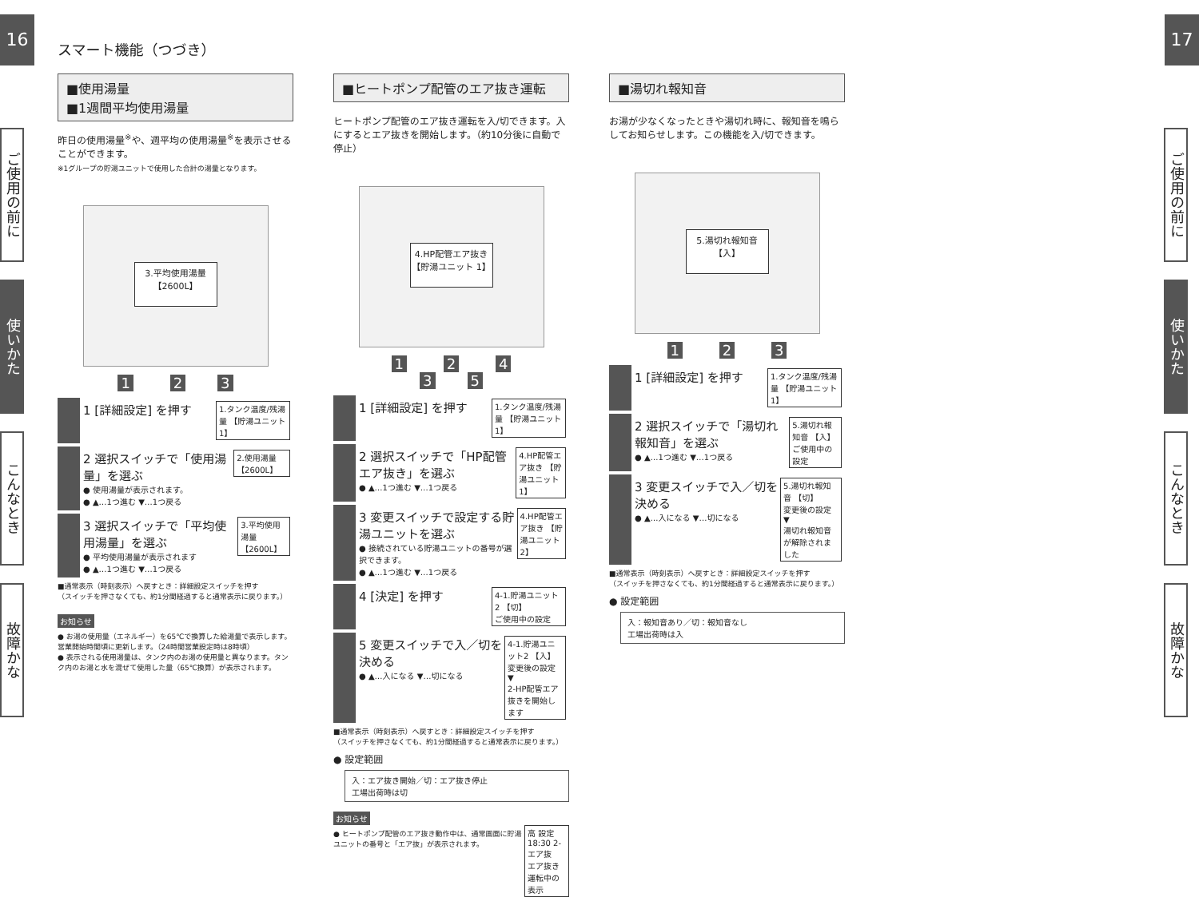16 17
ご使用の前に
使いかた
こんなとき
故障かな
ご使用の前に
使いかた
こんなとき
故障かな
スマート機能（つづき）
■使用湯量
■1週間平均使用湯量
昨日の使用湯量<sup>※</sup>や、週平均の使用湯量<sup>※</sup>を表示させることができます。
※1グループの貯湯ユニットで使用した合計の湯量となります。
3.平均使用湯量
【2600L】
1 23
1 [詳細設定] を押す
1.タンク温度/残湯量 【貯湯ユニット 1】
2 選択スイッチで「使用湯量」を選ぶ
● 使用湯量が表示されます。
● ▲…1つ進む ▼…1つ戻る
2.使用湯量 【2600L】
3 選択スイッチで「平均使用湯量」を選ぶ
● 平均使用湯量が表示されます
● ▲…1つ進む ▼…1つ戻る
3.平均使用湯量 【2600L】
■通常表示（時刻表示）へ戻すとき：詳細設定スイッチを押す
（スイッチを押さなくても、約1分間経過すると通常表示に戻ります。）
お知らせ
● お湯の使用量（エネルギー）を65℃で換算した給湯量で表示します。営業開始時間頃に更新します。（24時間営業設定時は8時頃）
● 表示される使用湯量は、タンク内のお湯の使用量と異なります。タンク内のお湯と水を混ぜて使用した量（65℃換算）が表示されます。
■ヒートポンプ配管のエア抜き運転
ヒートポンプ配管のエア抜き運転を入/切できます。入にするとエア抜きを開始します。（約10分後に自動で停止）
4.HP配管エア抜き
【貯湯ユニット 1】
1 2 4 35
1 [詳細設定] を押す
1.タンク温度/残湯量 【貯湯ユニット 1】
2 選択スイッチで「HP配管エア抜き」を選ぶ
● ▲…1つ進む ▼…1つ戻る
4.HP配管エア抜き 【貯湯ユニット 1】
3 変更スイッチで設定する貯湯ユニットを選ぶ
● 接続されている貯湯ユニットの番号が選択できます。
● ▲…1つ進む ▼…1つ戻る
4.HP配管エア抜き 【貯湯ユニット 2】
4 [決定] を押す
4-1.貯湯ユニット2 【切】
ご使用中の設定
5 変更スイッチで入／切を決める
● ▲…入になる ▼…切になる
4-1.貯湯ユニット2 【入】
変更後の設定
▼
2-HP配管エア抜きを開始します
■通常表示（時刻表示）へ戻すとき：詳細設定スイッチを押す
（スイッチを押さなくても、約1分間経過すると通常表示に戻ります。）
● 設定範囲
入：エア抜き開始／切：エア抜き停止
工場出荷時は切
お知らせ
● ヒートポンプ配管のエア抜き動作中は、通常画面に貯湯ユニットの番号と「エア抜」が表示されます。
高 設定 18:30 2-エア抜
エア抜き運転中の表示
■湯切れ報知音
お湯が少なくなったときや湯切れ時に、報知音を鳴らしてお知らせします。この機能を入/切できます。
5.湯切れ報知音
【入】
1 2 3
1 [詳細設定] を押す
1.タンク温度/残湯量 【貯湯ユニット 1】
2 選択スイッチで「湯切れ報知音」を選ぶ
● ▲…1つ進む ▼…1つ戻る
5.湯切れ報知音 【入】
ご使用中の設定
3 変更スイッチで入／切を決める
● ▲…入になる ▼…切になる
5.湯切れ報知音 【切】
変更後の設定
▼
湯切れ報知音が解除されました
■通常表示（時刻表示）へ戻すとき：詳細設定スイッチを押す
（スイッチを押さなくても、約1分間経過すると通常表示に戻ります。）
● 設定範囲
入：報知音あり／切：報知音なし
工場出荷時は入